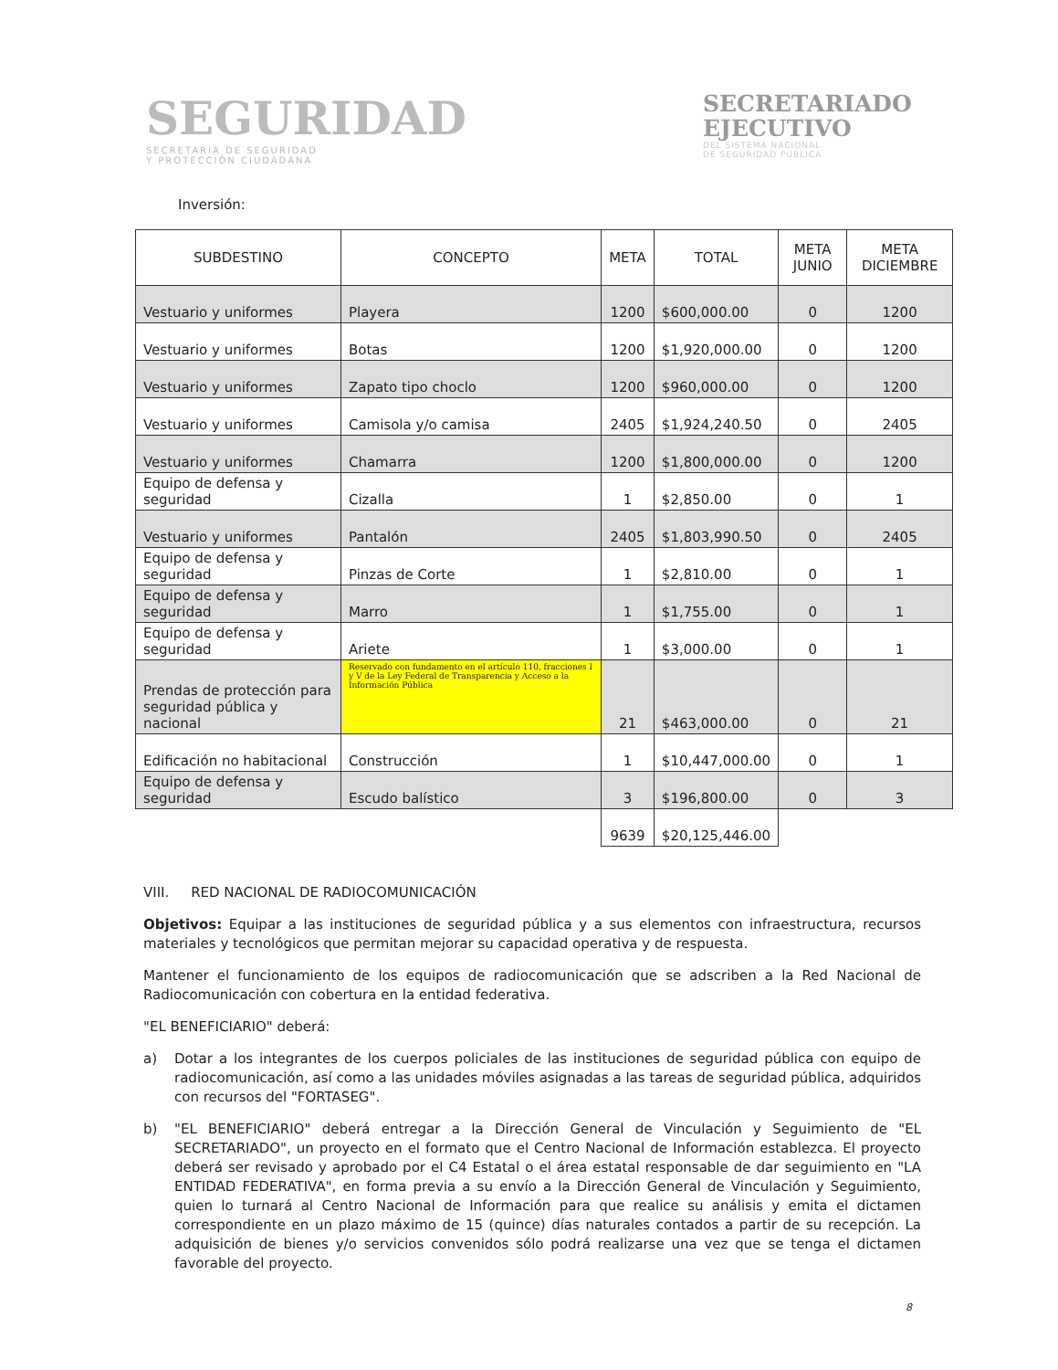SEGURIDAD
SECRETARÍA DE SEGURIDAD
Y PROTECCIÓN CIUDADANA
SECRETARIADO
EJECUTIVO
DEL SISTEMA NACIONAL
DE SEGURIDAD PÚBLICA
Inversión:
| SUBDESTINO | CONCEPTO | META | TOTAL | META JUNIO | META DICIEMBRE |
| --- | --- | --- | --- | --- | --- |
| Vestuario y uniformes | Playera | 1200 | $600,000.00 | 0 | 1200 |
| Vestuario y uniformes | Botas | 1200 | $1,920,000.00 | 0 | 1200 |
| Vestuario y uniformes | Zapato tipo choclo | 1200 | $960,000.00 | 0 | 1200 |
| Vestuario y uniformes | Camisola y/o camisa | 2405 | $1,924,240.50 | 0 | 2405 |
| Vestuario y uniformes | Chamarra | 1200 | $1,800,000.00 | 0 | 1200 |
| Equipo de defensa y seguridad | Cizalla | 1 | $2,850.00 | 0 | 1 |
| Vestuario y uniformes | Pantalón | 2405 | $1,803,990.50 | 0 | 2405 |
| Equipo de defensa y seguridad | Pinzas de Corte | 1 | $2,810.00 | 0 | 1 |
| Equipo de defensa y seguridad | Marro | 1 | $1,755.00 | 0 | 1 |
| Equipo de defensa y seguridad | Ariete | 1 | $3,000.00 | 0 | 1 |
| Prendas de protección para seguridad pública y nacional | Reservado con fundamento en el artículo 110, fracciones I y V de la Ley Federal de Transparencia y Acceso a la Información Pública | 21 | $463,000.00 | 0 | 21 |
| Edificación no habitacional | Construcción | 1 | $10,447,000.00 | 0 | 1 |
| Equipo de defensa y seguridad | Escudo balístico | 3 | $196,800.00 | 0 | 3 |
| | | 9639 | $20,125,446.00 | | |
VIII. RED NACIONAL DE RADIOCOMUNICACIÓN
Objetivos: Equipar a las instituciones de seguridad pública y a sus elementos con infraestructura, recursos materiales y tecnológicos que permitan mejorar su capacidad operativa y de respuesta.
Mantener el funcionamiento de los equipos de radiocomunicación que se adscriben a la Red Nacional de Radiocomunicación con cobertura en la entidad federativa.
"EL BENEFICIARIO" deberá:
a) Dotar a los integrantes de los cuerpos policiales de las instituciones de seguridad pública con equipo de radiocomunicación, así como a las unidades móviles asignadas a las tareas de seguridad pública, adquiridos con recursos del "FORTASEG".
b) "EL BENEFICIARIO" deberá entregar a la Dirección General de Vinculación y Seguimiento de "EL SECRETARIADO", un proyecto en el formato que el Centro Nacional de Información establezca. El proyecto deberá ser revisado y aprobado por el C4 Estatal o el área estatal responsable de dar seguimiento en "LA ENTIDAD FEDERATIVA", en forma previa a su envío a la Dirección General de Vinculación y Seguimiento, quien lo turnará al Centro Nacional de Información para que realice su análisis y emita el dictamen correspondiente en un plazo máximo de 15 (quince) días naturales contados a partir de su recepción. La adquisición de bienes y/o servicios convenidos sólo podrá realizarse una vez que se tenga el dictamen favorable del proyecto.
8